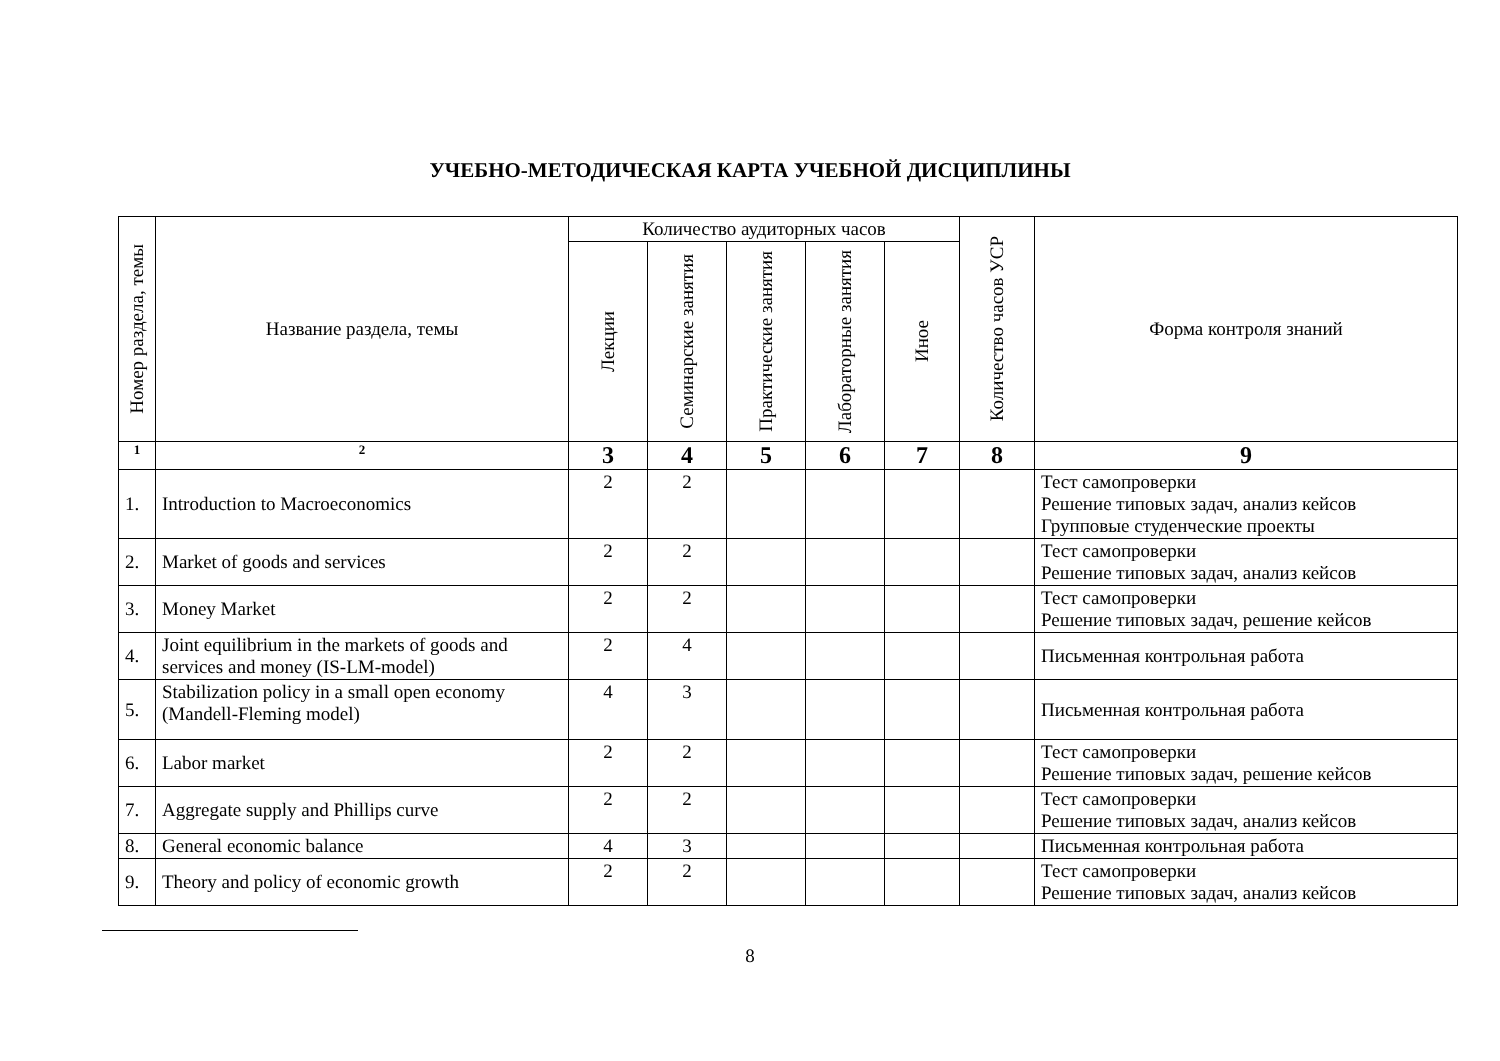УЧЕБНО-МЕТОДИЧЕСКАЯ КАРТА УЧЕБНОЙ ДИСЦИПЛИНЫ
| Номер раздела, темы | Название раздела, темы | Количество аудиторных часов | | | | | Количество часов УСР | Форма контроля знаний |
| --- | --- | --- | --- | --- | --- | --- | --- | --- |
| | | Лекции | Семинарские занятия | Практические занятия | Лабораторные занятия | Иное | | |
| 1 | 2 | 3 | 4 | 5 | 6 | 7 | 8 | 9 |
| 1. | Introduction to Macroeconomics | 2 | 2 | | | | | Тест самопроверки Решение типовых задач, анализ кейсов Групповые студенческие проекты |
| 2. | Market of goods and services | 2 | 2 | | | | | Тест самопроверки Решение типовых задач, анализ кейсов |
| 3. | Money Market | 2 | 2 | | | | | Тест самопроверки Решение типовых задач, решение кейсов |
| 4. | Joint equilibrium in the markets of goods and services and money (IS-LM-model) | 2 | 4 | | | | | Письменная контрольная работа |
| 5. | Stabilization policy in a small open economy (Mandell-Fleming model) | 4 | 3 | | | | | Письменная контрольная работа |
| 6. | Labor market | 2 | 2 | | | | | Тест самопроверки Решение типовых задач, решение кейсов |
| 7. | Aggregate supply and Phillips curve | 2 | 2 | | | | | Тест самопроверки Решение типовых задач, анализ кейсов |
| 8. | General economic balance | 4 | 3 | | | | | Письменная контрольная работа |
| 9. | Theory and policy of economic growth | 2 | 2 | | | | | Тест самопроверки Решение типовых задач, анализ кейсов |
8